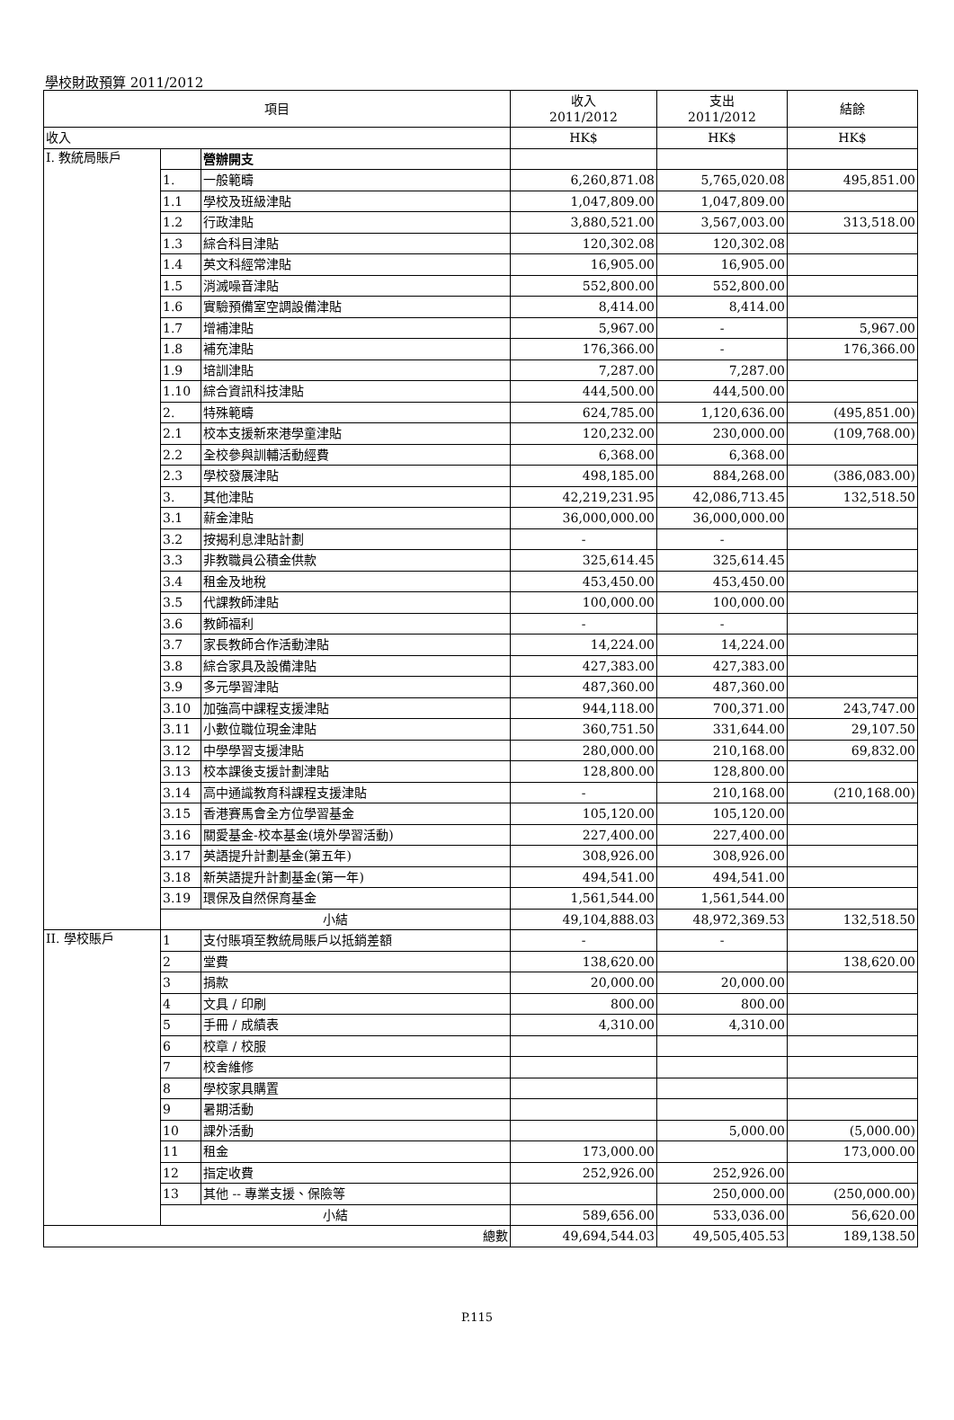學校財政預算 2011/2012
| 項目 | | | 收入 2011/2012 | 支出 2011/2012 | 結餘 |
| --- | --- | --- | --- | --- | --- |
| 收入 | | | HK$ | HK$ | HK$ |
| I. 教統局賬戶 | | 營辦開支 | | | |
| | 1. | 一般範疇 | 6,260,871.08 | 5,765,020.08 | 495,851.00 |
| | 1.1 | 學校及班級津貼 | 1,047,809.00 | 1,047,809.00 | |
| | 1.2 | 行政津貼 | 3,880,521.00 | 3,567,003.00 | 313,518.00 |
| | 1.3 | 綜合科目津貼 | 120,302.08 | 120,302.08 | |
| | 1.4 | 英文科經常津貼 | 16,905.00 | 16,905.00 | |
| | 1.5 | 消滅噪音津貼 | 552,800.00 | 552,800.00 | |
| | 1.6 | 實驗預備室空調設備津貼 | 8,414.00 | 8,414.00 | |
| | 1.7 | 增補津貼 | 5,967.00 | - | 5,967.00 |
| | 1.8 | 補充津貼 | 176,366.00 | - | 176,366.00 |
| | 1.9 | 培訓津貼 | 7,287.00 | 7,287.00 | |
| | 1.10 | 綜合資訊科技津貼 | 444,500.00 | 444,500.00 | |
| | 2. | 特殊範疇 | 624,785.00 | 1,120,636.00 | (495,851.00) |
| | 2.1 | 校本支援新來港學童津貼 | 120,232.00 | 230,000.00 | (109,768.00) |
| | 2.2 | 全校參與訓輔活動經費 | 6,368.00 | 6,368.00 | |
| | 2.3 | 學校發展津貼 | 498,185.00 | 884,268.00 | (386,083.00) |
| | 3. | 其他津貼 | 42,219,231.95 | 42,086,713.45 | 132,518.50 |
| | 3.1 | 薪金津貼 | 36,000,000.00 | 36,000,000.00 | |
| | 3.2 | 按揭利息津貼計劃 | - | - | |
| | 3.3 | 非教職員公積金供款 | 325,614.45 | 325,614.45 | |
| | 3.4 | 租金及地稅 | 453,450.00 | 453,450.00 | |
| | 3.5 | 代課教師津貼 | 100,000.00 | 100,000.00 | |
| | 3.6 | 教師福利 | - | - | |
| | 3.7 | 家長教師合作活動津貼 | 14,224.00 | 14,224.00 | |
| | 3.8 | 綜合家具及設備津貼 | 427,383.00 | 427,383.00 | |
| | 3.9 | 多元學習津貼 | 487,360.00 | 487,360.00 | |
| | 3.10 | 加強高中課程支援津貼 | 944,118.00 | 700,371.00 | 243,747.00 |
| | 3.11 | 小數位職位現金津貼 | 360,751.50 | 331,644.00 | 29,107.50 |
| | 3.12 | 中學學習支援津貼 | 280,000.00 | 210,168.00 | 69,832.00 |
| | 3.13 | 校本課後支援計劃津貼 | 128,800.00 | 128,800.00 | |
| | 3.14 | 高中通識教育科課程支援津貼 | - | 210,168.00 | (210,168.00) |
| | 3.15 | 香港賽馬會全方位學習基金 | 105,120.00 | 105,120.00 | |
| | 3.16 | 關愛基金-校本基金(境外學習活動) | 227,400.00 | 227,400.00 | |
| | 3.17 | 英語提升計劃基金(第五年) | 308,926.00 | 308,926.00 | |
| | 3.18 | 新英語提升計劃基金(第一年) | 494,541.00 | 494,541.00 | |
| | 3.19 | 環保及自然保育基金 | 1,561,544.00 | 1,561,544.00 | |
| | 小結 | | 49,104,888.03 | 48,972,369.53 | 132,518.50 |
| II. 學校賬戶 | 1 | 支付賬項至教統局賬戶以抵銷差額 | - | - | |
| | 2 | 堂費 | 138,620.00 | | 138,620.00 |
| | 3 | 捐款 | 20,000.00 | 20,000.00 | |
| | 4 | 文具 / 印刷 | 800.00 | 800.00 | |
| | 5 | 手冊 / 成績表 | 4,310.00 | 4,310.00 | |
| | 6 | 校章 / 校服 | | | |
| | 7 | 校舍維修 | | | |
| | 8 | 學校家具購置 | | | |
| | 9 | 暑期活動 | | | |
| | 10 | 課外活動 | | 5,000.00 | (5,000.00) |
| | 11 | 租金 | 173,000.00 | | 173,000.00 |
| | 12 | 指定收費 | 252,926.00 | 252,926.00 | |
| | 13 | 其他 -- 專業支援、保險等 | | 250,000.00 | (250,000.00) |
| | 小結 | | 589,656.00 | 533,036.00 | 56,620.00 |
| 總數 | | | 49,694,544.03 | 49,505,405.53 | 189,138.50 |
P.115